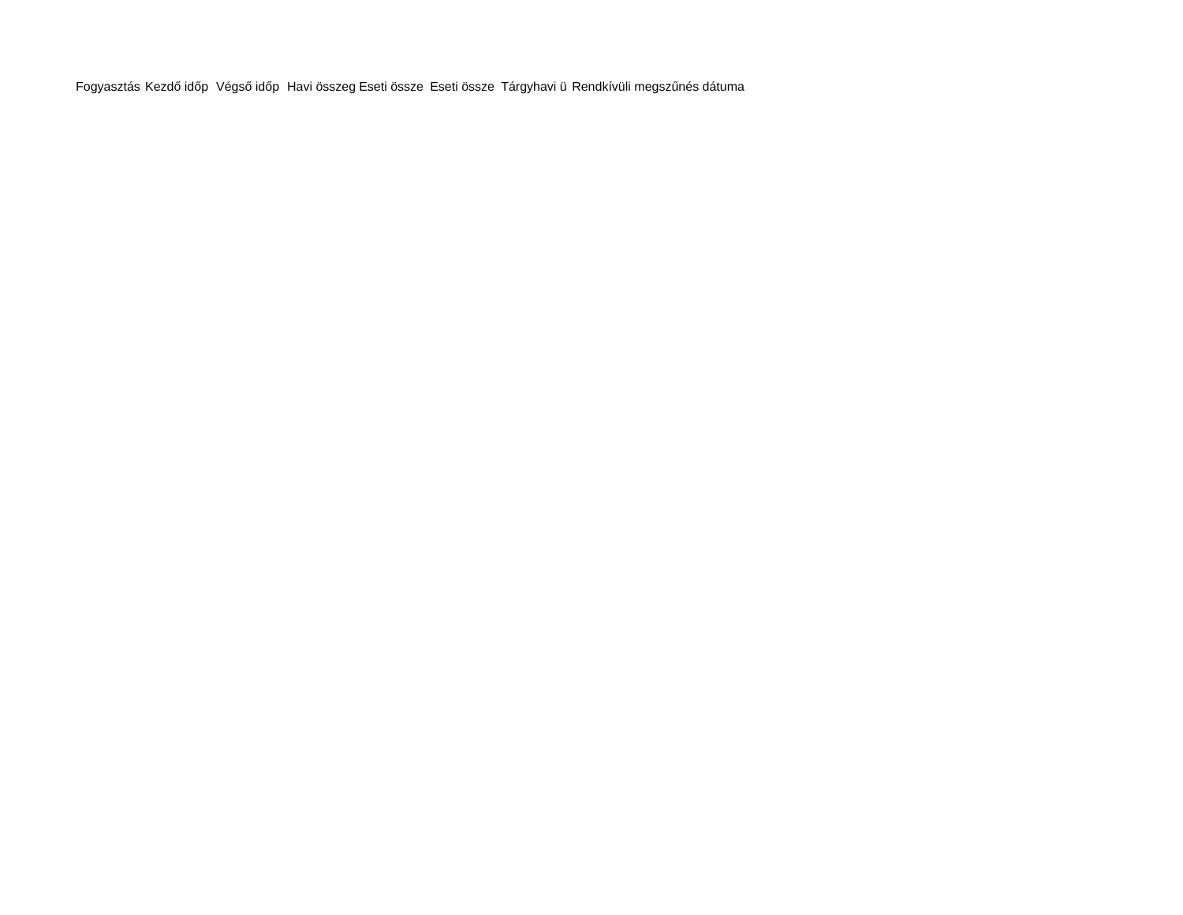| Fogyasztás | Kezdő időp | Végső időp | Havi összeg | Eseti össze | Eseti össze | Tárgyhavi ü | Rendkívüli megszűnés dátuma |
| --- | --- | --- | --- | --- | --- | --- | --- |